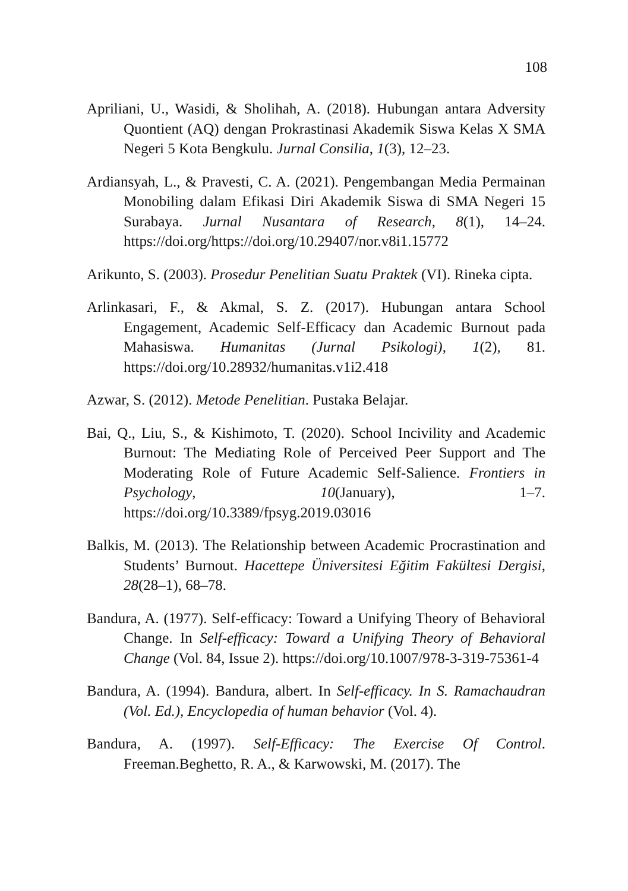108
Apriliani, U., Wasidi, & Sholihah, A. (2018). Hubungan antara Adversity Quontient (AQ) dengan Prokrastinasi Akademik Siswa Kelas X SMA Negeri 5 Kota Bengkulu. Jurnal Consilia, 1(3), 12–23.
Ardiansyah, L., & Pravesti, C. A. (2021). Pengembangan Media Permainan Monobiling dalam Efikasi Diri Akademik Siswa di SMA Negeri 15 Surabaya. Jurnal Nusantara of Research, 8(1), 14–24. https://doi.org/https://doi.org/10.29407/nor.v8i1.15772
Arikunto, S. (2003). Prosedur Penelitian Suatu Praktek (VI). Rineka cipta.
Arlinkasari, F., & Akmal, S. Z. (2017). Hubungan antara School Engagement, Academic Self-Efficacy dan Academic Burnout pada Mahasiswa. Humanitas (Jurnal Psikologi), 1(2), 81. https://doi.org/10.28932/humanitas.v1i2.418
Azwar, S. (2012). Metode Penelitian. Pustaka Belajar.
Bai, Q., Liu, S., & Kishimoto, T. (2020). School Incivility and Academic Burnout: The Mediating Role of Perceived Peer Support and The Moderating Role of Future Academic Self-Salience. Frontiers in Psychology, 10(January), 1–7. https://doi.org/10.3389/fpsyg.2019.03016
Balkis, M. (2013). The Relationship between Academic Procrastination and Students’ Burnout. Hacettepe Üniversitesi Eğitim Fakültesi Dergisi, 28(28–1), 68–78.
Bandura, A. (1977). Self-efficacy: Toward a Unifying Theory of Behavioral Change. In Self-efficacy: Toward a Unifying Theory of Behavioral Change (Vol. 84, Issue 2). https://doi.org/10.1007/978-3-319-75361-4
Bandura, A. (1994). Bandura, albert. In Self-efficacy. In S. Ramachaudran (Vol. Ed.), Encyclopedia of human behavior (Vol. 4).
Bandura, A. (1997). Self-Efficacy: The Exercise Of Control. Freeman.Beghetto, R. A., & Karwowski, M. (2017). The